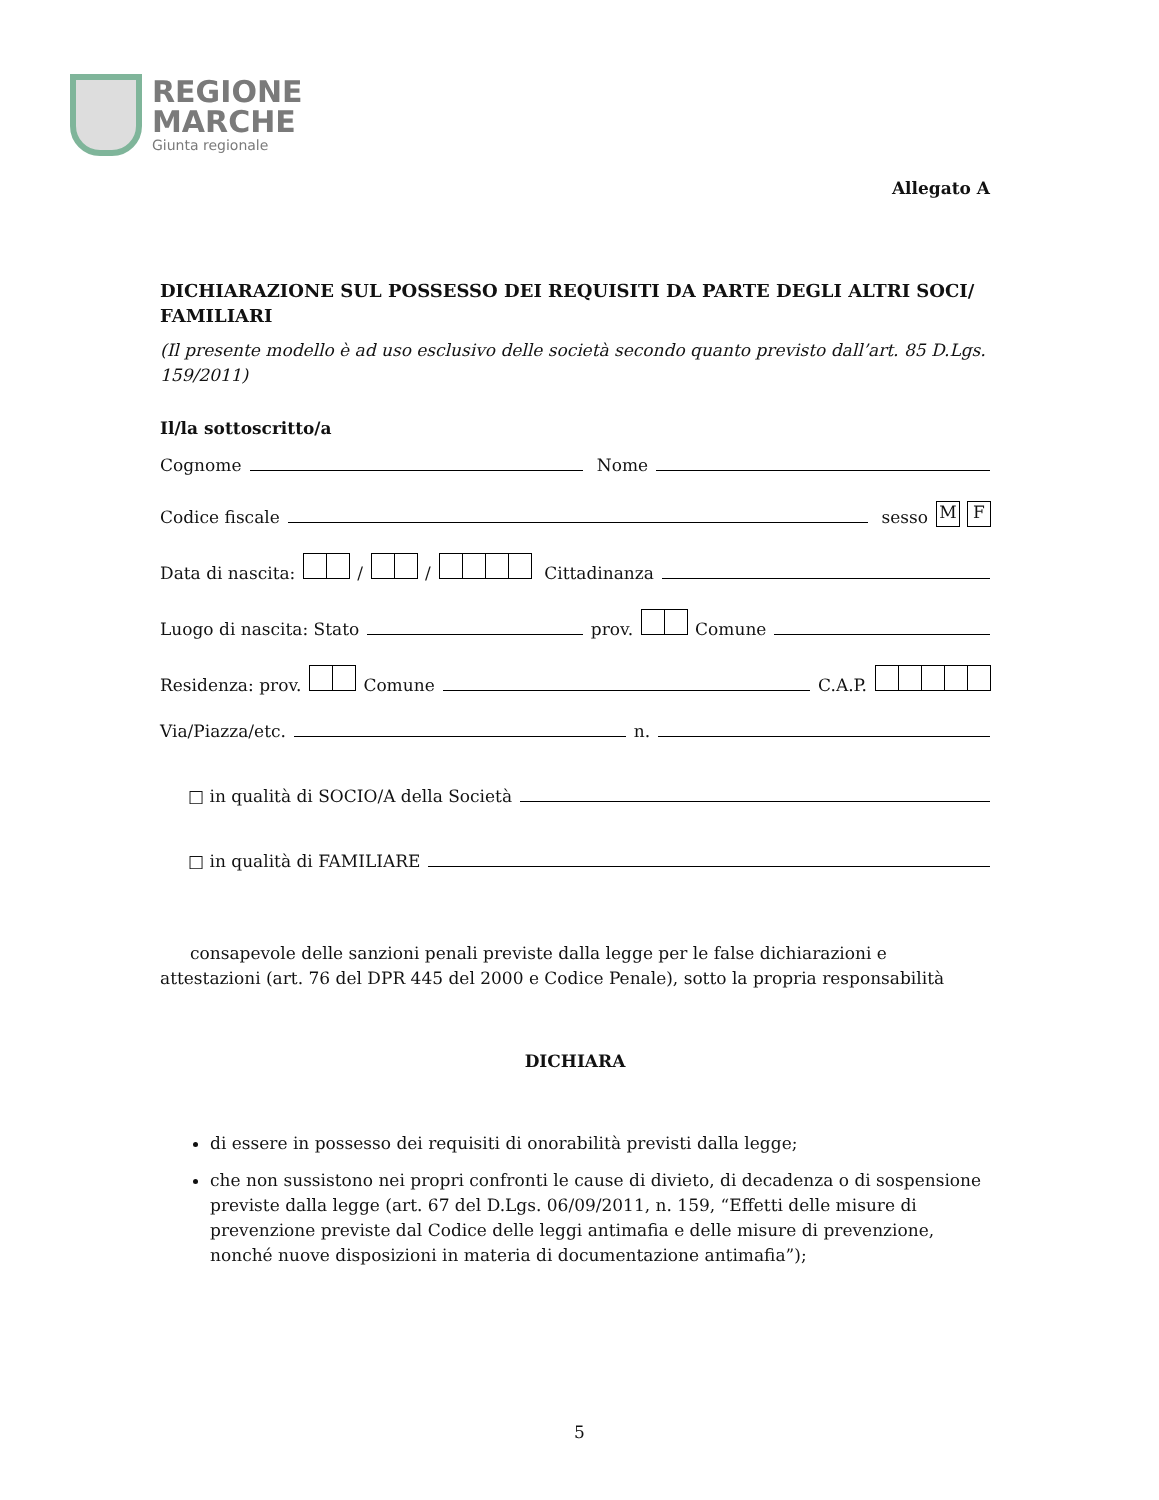REGIONE
MARCHE
Giunta regionale
Allegato A
DICHIARAZIONE SUL POSSESSO DEI REQUISITI DA PARTE DEGLI ALTRI SOCI/ FAMILIARI
(Il presente modello è ad uso esclusivo delle società secondo quanto previsto dall’art. 85 D.Lgs. 159/2011)
Il/la sottoscritto/a
Cognome Nome
Codice fiscale sesso M F
Data di nascita: / / Cittadinanza
Luogo di nascita: Stato prov. Comune
Residenza: prov. Comune C.A.P.
Via/Piazza/etc. n.
□ in qualità di SOCIO/A della Società
□ in qualità di FAMILIARE
consapevole delle sanzioni penali previste dalla legge per le false dichiarazioni e attestazioni (art. 76 del DPR 445 del 2000 e Codice Penale), sotto la propria responsabilità
DICHIARA
di essere in possesso dei requisiti di onorabilità previsti dalla legge;
che non sussistono nei propri confronti le cause di divieto, di decadenza o di sospensione previste dalla legge (art. 67 del D.Lgs. 06/09/2011, n. 159, “Effetti delle misure di prevenzione previste dal Codice delle leggi antimafia e delle misure di prevenzione, nonché nuove disposizioni in materia di documentazione antimafia”);
5